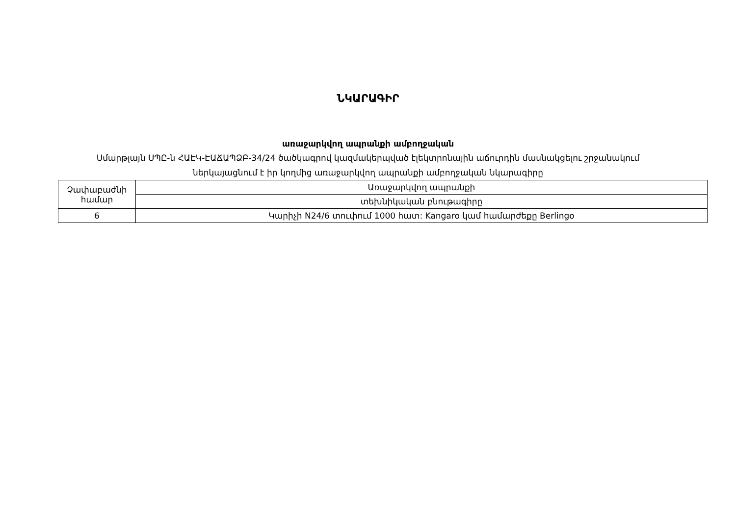ՆԿԱՐԱԳԻՐ
առաջարկվող ապրանքի ամբողջական
Սմարթլայն ՍՊԸ-ն ՀԱԷԿ-ԷԱՃԱՊՁԲ-34/24 ծածկագրով կազմակերպված էլեկտրոնային աճուրդին մասնակցելու շրջանակում
ներկայացնում է իր կողմից առաջարկվող ապրանքի ամբողջական նկարագիրը
| Չափաբաժնի համար | Առաջարկվող ապրանքի |
| --- | --- |
| | տեխնիկական բնութագիրը |
| 6 | Կարիչի N24/6 տուփում 1000 հատ: Kangaro կամ համարժեքը Berlingo |